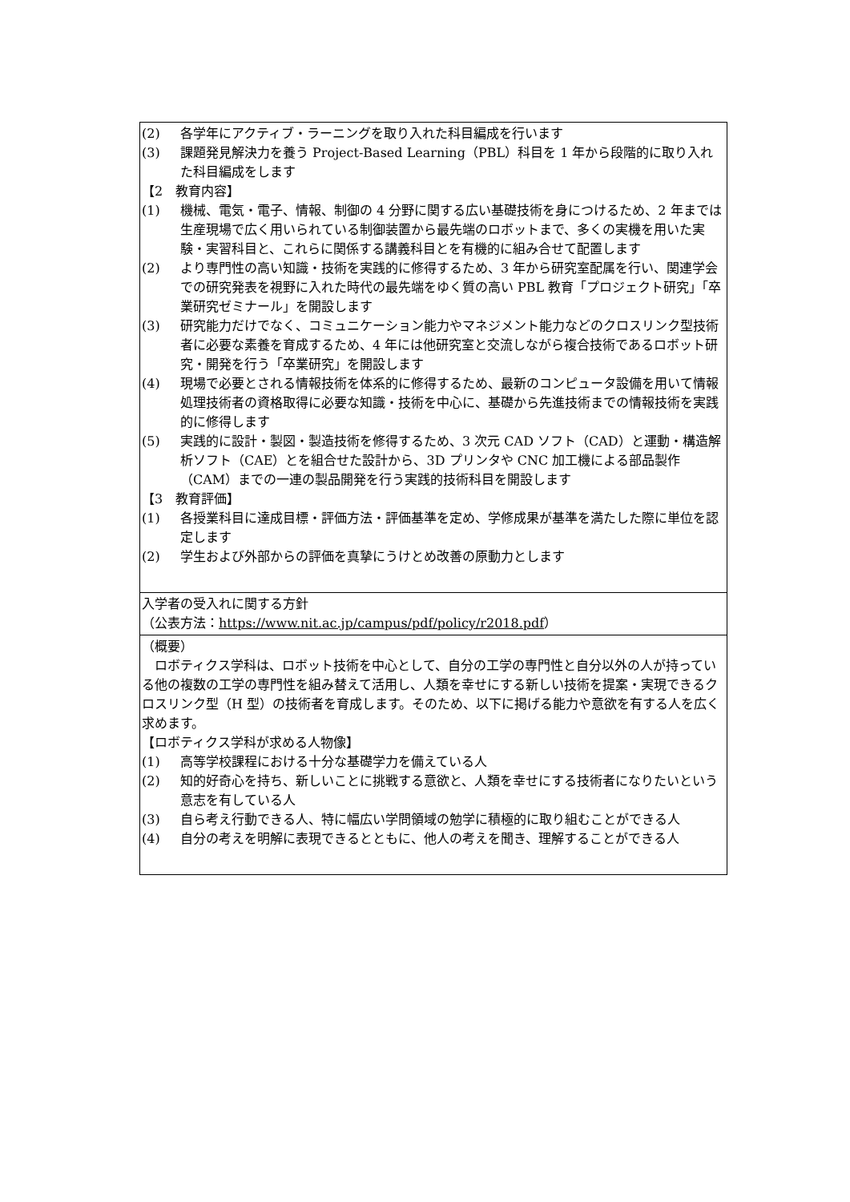| (2) 各学年にアクティブ・ラーニングを取り入れた科目編成を行います (3) 課題発見解決力を養う Project-Based Learning（PBL）科目を 1 年から段階的に取り入れた科目編成をします 【2 教育内容】 (1) 機械、電気・電子、情報、制御の 4 分野に関する広い基礎技術を身につけるため、2 年までは生産現場で広く用いられている制御装置から最先端のロボットまで、多くの実機を用いた実験・実習科目と、これらに関係する講義科目とを有機的に組み合せて配置します (2) より専門性の高い知識・技術を実践的に修得するため、3 年から研究室配属を行い、関連学会での研究発表を視野に入れた時代の最先端をゆく質の高い PBL 教育「プロジェクト研究」「卒業研究ゼミナール」を開設します (3) 研究能力だけでなく、コミュニケーション能力やマネジメント能力などのクロスリンク型技術者に必要な素養を育成するため、4 年には他研究室と交流しながら複合技術であるロボット研究・開発を行う「卒業研究」を開設します (4) 現場で必要とされる情報技術を体系的に修得するため、最新のコンピュータ設備を用いて情報処理技術者の資格取得に必要な知識・技術を中心に、基礎から先進技術までの情報技術を実践的に修得します (5) 実践的に設計・製図・製造技術を修得するため、3 次元 CAD ソフト（CAD）と運動・構造解析ソフト（CAE）とを組合せた設計から、3D プリンタや CNC 加工機による部品製作（CAM）までの一連の製品開発を行う実践的技術科目を開設します 【3 教育評価】 (1) 各授業科目に達成目標・評価方法・評価基準を定め、学修成果が基準を満たした際に単位を認定します (2) 学生および外部からの評価を真摯にうけとめ改善の原動力とします |
| 入学者の受入れに関する方針 （公表方法： https://www.nit.ac.jp/campus/pdf/policy/r2018.pdf ） |
| （概要） ロボティクス学科は、ロボット技術を中心として、自分の工学の専門性と自分以外の人が持っている他の複数の工学の専門性を組み替えて活用し、人類を幸せにする新しい技術を提案・実現できるクロスリンク型（H 型）の技術者を育成します。そのため、以下に掲げる能力や意欲を有する人を広く求めます。 【ロボティクス学科が求める人物像】 (1) 高等学校課程における十分な基礎学力を備えている人 (2) 知的好奇心を持ち、新しいことに挑戦する意欲と、人類を幸せにする技術者になりたいという意志を有している人 (3) 自ら考え行動できる人、特に幅広い学問領域の勉学に積極的に取り組むことができる人 (4) 自分の考えを明解に表現できるとともに、他人の考えを聞き、理解することができる人 |